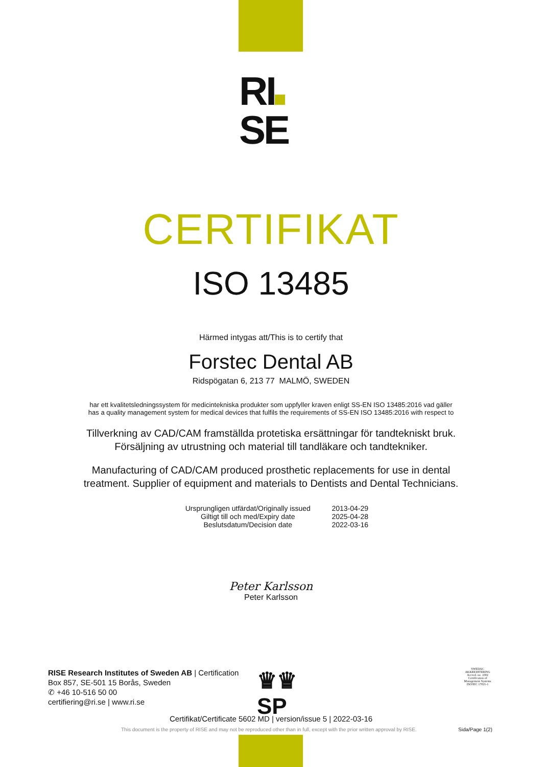RI
SE
CERTIFIKAT
ISO 13485
Härmed intygas att/This is to certify that
Forstec Dental AB
Ridspögatan 6, 213 77 MALMÖ, SWEDEN
har ett kvalitetsledningssystem för medicintekniska produkter som uppfyller kraven enligt SS-EN ISO 13485:2016 vad gäller
has a quality management system for medical devices that fulfils the requirements of SS-EN ISO 13485:2016 with respect to
Tillverkning av CAD/CAM framställda protetiska ersättningar för tandtekniskt bruk.
Försäljning av utrustning och material till tandläkare och tandtekniker.
Manufacturing of CAD/CAM produced prosthetic replacements for use in dental
treatment. Supplier of equipment and materials to Dentists and Dental Technicians.
| Ursprungligen utfärdat/Originally issued | 2013-04-29 |
| Giltigt till och med/Expiry date | 2025-04-28 |
| Beslutsdatum/Decision date | 2022-03-16 |
Peter Karlsson
Peter Karlsson
RISE Research Institutes of Sweden AB | Certification
Box 857, SE-501 15 Borås, Sweden
✆ +46 10-516 50 00
certifiering@ri.se | www.ri.se
♛♛
SP
SWEDAC
AKKREDITERING
Accred. no. 1002
Certification of Management Systems
ISO/IEC 17021-1
Certifikat/Certificate 5602 MD | version/issue 5 | 2022-03-16
This document is the property of RISE and may not be reproduced other than in full, except with the prior written approval by RISE.
Sida/Page 1(2)